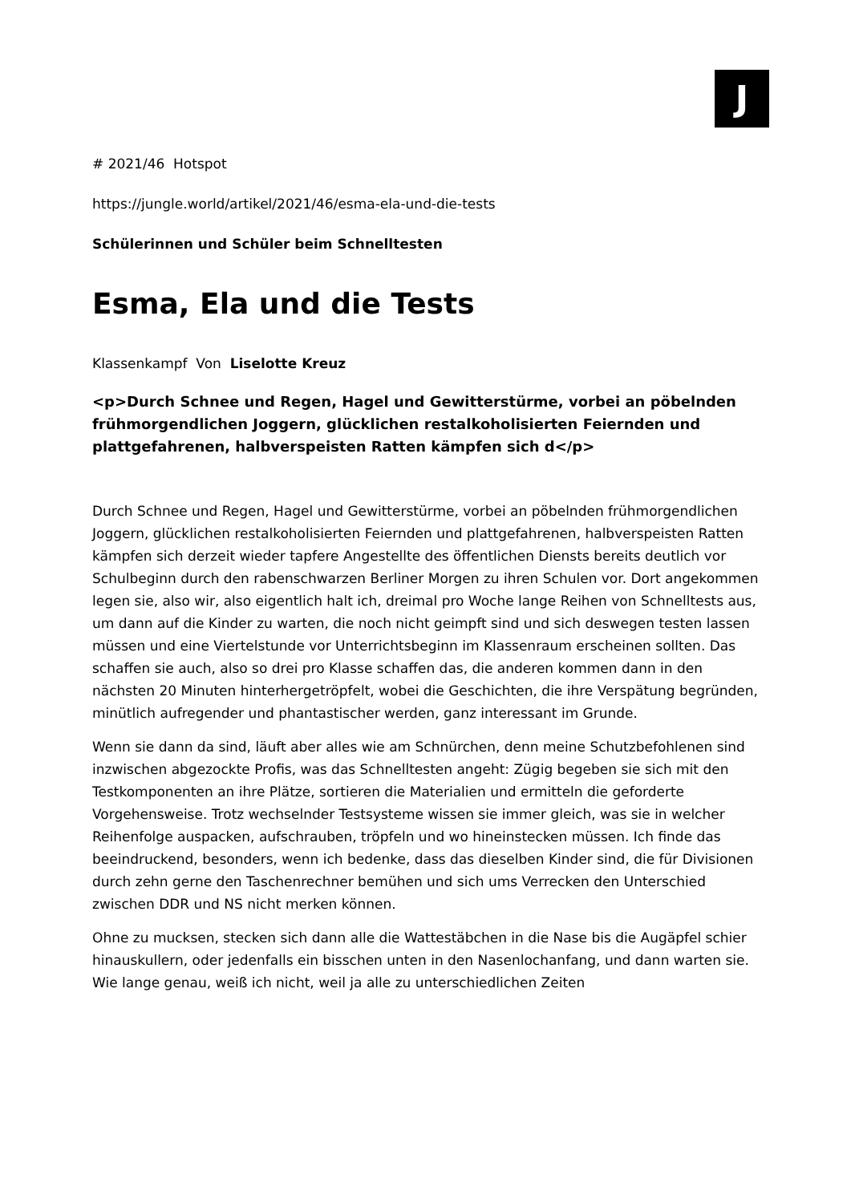J
# 2021/46 Hotspot
https://jungle.world/artikel/2021/46/esma-ela-und-die-tests
Schülerinnen und Schüler beim Schnelltesten
Esma, Ela und die Tests
Klassenkampf Von Liselotte Kreuz
<p>Durch Schnee und Regen, Hagel und Gewitterstürme, vorbei an pöbelnden frühmorgendlichen Joggern, glücklichen restalkoholisierten Feiernden und plattgefahrenen, halbverspeisten Ratten kämpfen sich d</p>
Durch Schnee und Regen, Hagel und Gewitterstürme, vorbei an pöbelnden frühmorgendlichen Joggern, glücklichen restalkoholisierten Feiernden und plattgefahrenen, halbverspeisten Ratten kämpfen sich derzeit wieder tapfere Angestellte des öffentlichen Diensts bereits deutlich vor Schulbeginn durch den rabenschwarzen Berliner Morgen zu ihren Schulen vor. Dort angekommen legen sie, also wir, also eigentlich halt ich, dreimal pro Woche lange Reihen von Schnelltests aus, um dann auf die Kinder zu warten, die noch nicht geimpft sind und sich deswegen testen lassen müssen und eine Viertelstunde vor Unterrichtsbeginn im Klassenraum erscheinen sollten. Das schaffen sie auch, also so drei pro Klasse schaffen das, die anderen kommen dann in den nächsten 20 Minuten hinterhergetröpfelt, wobei die Geschichten, die ihre Verspätung begründen, minütlich aufregender und phantastischer werden, ganz interessant im Grunde.
Wenn sie dann da sind, läuft aber alles wie am Schnürchen, denn meine Schutzbefohlenen sind inzwischen abgezockte Profis, was das Schnelltesten angeht: Zügig begeben sie sich mit den Testkomponenten an ihre Plätze, sortieren die Materialien und ermitteln die geforderte Vorgehensweise. Trotz wechselnder Testsysteme wissen sie immer gleich, was sie in welcher Reihenfolge auspacken, aufschrauben, tröpfeln und wo hineinstecken müssen. Ich finde das beeindruckend, besonders, wenn ich bedenke, dass das dieselben Kinder sind, die für Divisionen durch zehn gerne den Taschenrechner bemühen und sich ums Verrecken den Unterschied zwischen DDR und NS nicht merken können.
Ohne zu mucksen, stecken sich dann alle die Wattestäbchen in die Nase bis die Augäpfel schier hinauskullern, oder jedenfalls ein bisschen unten in den Nasenlochanfang, und dann warten sie. Wie lange genau, weiß ich nicht, weil ja alle zu unterschiedlichen Zeiten